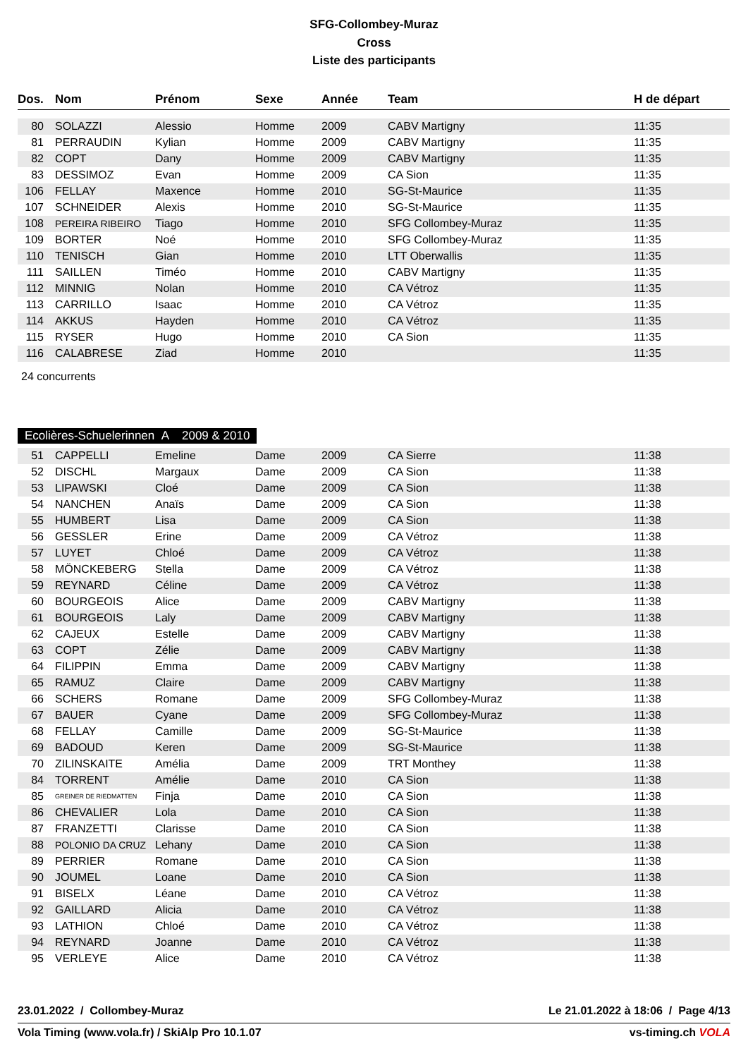SFG-Collombey-Muraz
Cross
Liste des participants
| Dos. | Nom | Prénom | Sexe | Année | Team | H de départ |
| --- | --- | --- | --- | --- | --- | --- |
| 80 | SOLAZZI | Alessio | Homme | 2009 | CABV Martigny | 11:35 |
| 81 | PERRAUDIN | Kylian | Homme | 2009 | CABV Martigny | 11:35 |
| 82 | COPT | Dany | Homme | 2009 | CABV Martigny | 11:35 |
| 83 | DESSIMOZ | Evan | Homme | 2009 | CA Sion | 11:35 |
| 106 | FELLAY | Maxence | Homme | 2010 | SG-St-Maurice | 11:35 |
| 107 | SCHNEIDER | Alexis | Homme | 2010 | SG-St-Maurice | 11:35 |
| 108 | PEREIRA RIBEIRO | Tiago | Homme | 2010 | SFG Collombey-Muraz | 11:35 |
| 109 | BORTER | Noé | Homme | 2010 | SFG Collombey-Muraz | 11:35 |
| 110 | TENISCH | Gian | Homme | 2010 | LTT Oberwallis | 11:35 |
| 111 | SAILLEN | Timéo | Homme | 2010 | CABV Martigny | 11:35 |
| 112 | MINNIG | Nolan | Homme | 2010 | CA Vétroz | 11:35 |
| 113 | CARRILLO | Isaac | Homme | 2010 | CA Vétroz | 11:35 |
| 114 | AKKUS | Hayden | Homme | 2010 | CA Vétroz | 11:35 |
| 115 | RYSER | Hugo | Homme | 2010 | CA Sion | 11:35 |
| 116 | CALABRESE | Ziad | Homme | 2010 | | 11:35 |
24 concurrents
Ecolières-Schuelerinnen A 2009 & 2010
| 51 | CAPPELLI | Emeline | Dame | 2009 | CA Sierre | 11:38 |
| 52 | DISCHL | Margaux | Dame | 2009 | CA Sion | 11:38 |
| 53 | LIPAWSKI | Cloé | Dame | 2009 | CA Sion | 11:38 |
| 54 | NANCHEN | Anaïs | Dame | 2009 | CA Sion | 11:38 |
| 55 | HUMBERT | Lisa | Dame | 2009 | CA Sion | 11:38 |
| 56 | GESSLER | Erine | Dame | 2009 | CA Vétroz | 11:38 |
| 57 | LUYET | Chloé | Dame | 2009 | CA Vétroz | 11:38 |
| 58 | MÖNCKEBERG | Stella | Dame | 2009 | CA Vétroz | 11:38 |
| 59 | REYNARD | Céline | Dame | 2009 | CA Vétroz | 11:38 |
| 60 | BOURGEOIS | Alice | Dame | 2009 | CABV Martigny | 11:38 |
| 61 | BOURGEOIS | Laly | Dame | 2009 | CABV Martigny | 11:38 |
| 62 | CAJEUX | Estelle | Dame | 2009 | CABV Martigny | 11:38 |
| 63 | COPT | Zélie | Dame | 2009 | CABV Martigny | 11:38 |
| 64 | FILIPPIN | Emma | Dame | 2009 | CABV Martigny | 11:38 |
| 65 | RAMUZ | Claire | Dame | 2009 | CABV Martigny | 11:38 |
| 66 | SCHERS | Romane | Dame | 2009 | SFG Collombey-Muraz | 11:38 |
| 67 | BAUER | Cyane | Dame | 2009 | SFG Collombey-Muraz | 11:38 |
| 68 | FELLAY | Camille | Dame | 2009 | SG-St-Maurice | 11:38 |
| 69 | BADOUD | Keren | Dame | 2009 | SG-St-Maurice | 11:38 |
| 70 | ZILINSKAITE | Amélia | Dame | 2009 | TRT Monthey | 11:38 |
| 84 | TORRENT | Amélie | Dame | 2010 | CA Sion | 11:38 |
| 85 | GREINER DE RIEDMATTEN | Finja | Dame | 2010 | CA Sion | 11:38 |
| 86 | CHEVALIER | Lola | Dame | 2010 | CA Sion | 11:38 |
| 87 | FRANZETTI | Clarisse | Dame | 2010 | CA Sion | 11:38 |
| 88 | POLONIO DA CRUZ | Lehany | Dame | 2010 | CA Sion | 11:38 |
| 89 | PERRIER | Romane | Dame | 2010 | CA Sion | 11:38 |
| 90 | JOUMEL | Loane | Dame | 2010 | CA Sion | 11:38 |
| 91 | BISELX | Léane | Dame | 2010 | CA Vétroz | 11:38 |
| 92 | GAILLARD | Alicia | Dame | 2010 | CA Vétroz | 11:38 |
| 93 | LATHION | Chloé | Dame | 2010 | CA Vétroz | 11:38 |
| 94 | REYNARD | Joanne | Dame | 2010 | CA Vétroz | 11:38 |
| 95 | VERLEYE | Alice | Dame | 2010 | CA Vétroz | 11:38 |
23.01.2022 / Collombey-Muraz Le 21.01.2022 à 18:06 / Page 4/13
Vola Timing (www.vola.fr) / SkiAlp Pro 10.1.07 vs-timing.ch VOLA